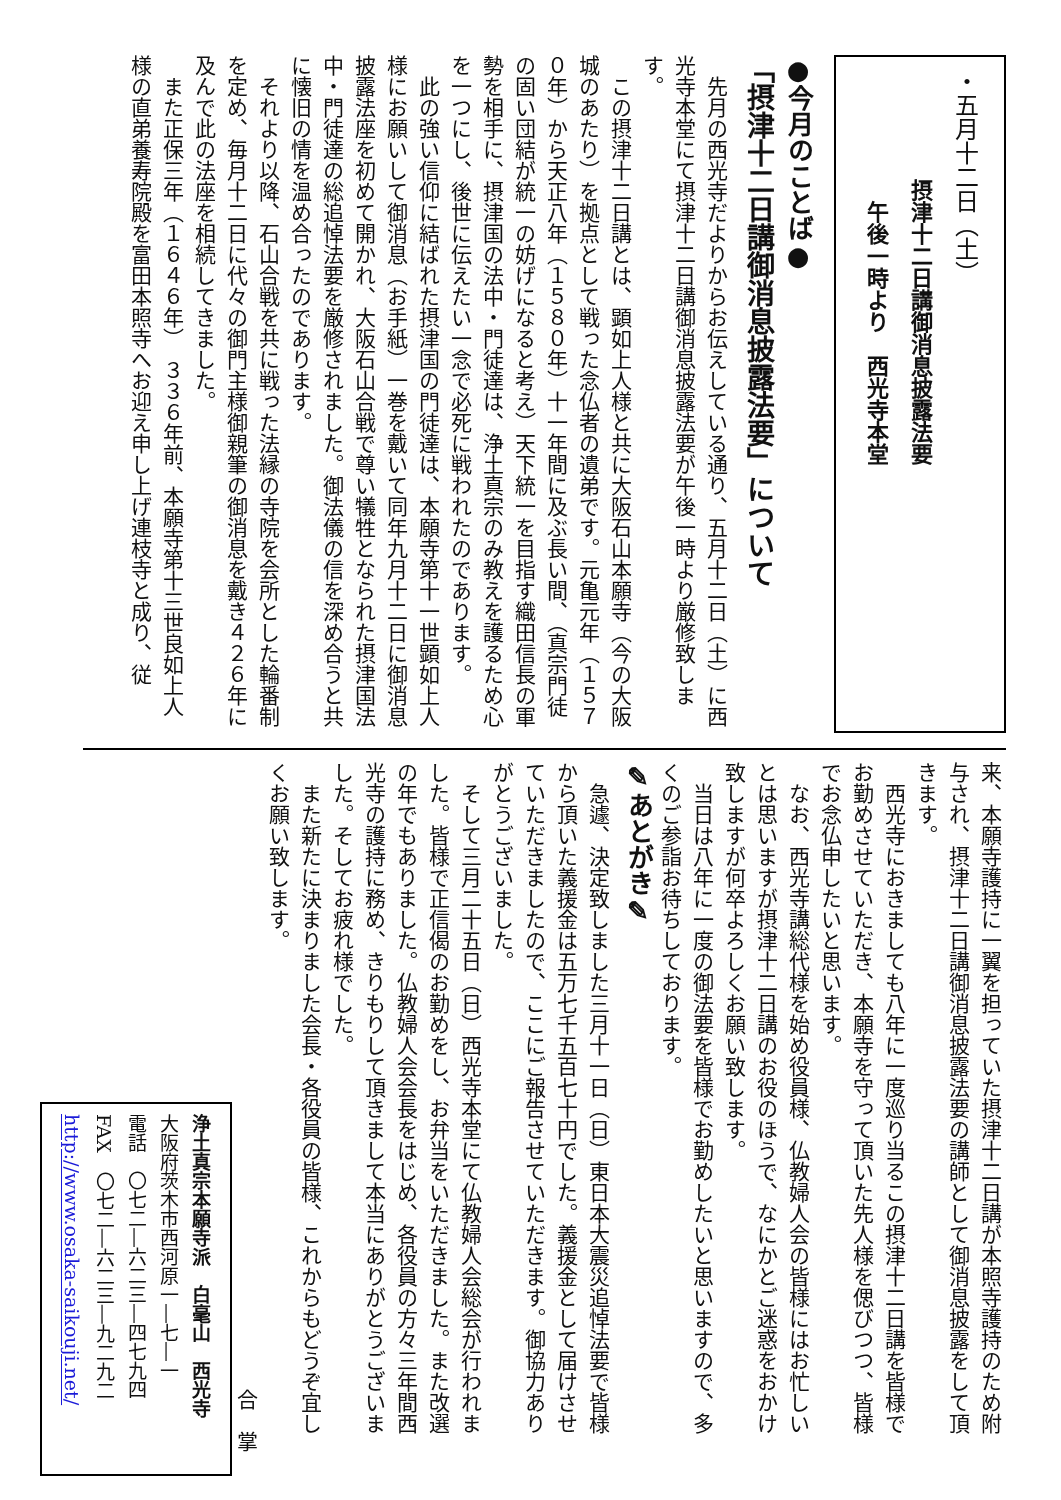・五月十二日（土）
　　　　　摂津十二日講御消息披露法要
　　　　　　午後一時より　西光寺本堂
●今月のことば●
「摂津十二日講御消息披露法要」について
先月の西光寺だよりからお伝えしている通り、五月十二日（土）に西光寺本堂にて摂津十二日講御消息披露法要が午後一時より厳修致します。
この摂津十二日講とは、顕如上人様と共に大阪石山本願寺（今の大阪城のあたり）を拠点として戦った念仏者の遺弟です。元亀元年（１５７０年）から天正八年（１５８０年）十一年間に及ぶ長い間、（真宗門徒の固い団結が統一の妨げになると考え）天下統一を目指す織田信長の軍勢を相手に、摂津国の法中・門徒達は、浄土真宗のみ教えを護るため心を一つにし、後世に伝えたい一念で必死に戦われたのであります。
此の強い信仰に結ばれた摂津国の門徒達は、本願寺第十一世顕如上人様にお願いして御消息（お手紙）一巻を戴いて同年九月十二日に御消息披露法座を初めて開かれ、大阪石山合戦で尊い犠牲となられた摂津国法中・門徒達の総追悼法要を厳修されました。御法儀の信を深め合うと共に懐旧の情を温め合ったのであります。
それより以降、石山合戦を共に戦った法縁の寺院を会所とした輪番制を定め、毎月十二日に代々の御門主様御親筆の御消息を戴き４２６年に及んで此の法座を相続してきました。
また正保三年（１６４６年）　３３６年前、本願寺第十三世良如上人様の直弟養寿院殿を富田本照寺へお迎え申し上げ連枝寺と成り、従
来、本願寺護持に一翼を担っていた摂津十二日講が本照寺護持のため附与され、摂津十二日講御消息披露法要の講師として御消息披露をして頂きます。
西光寺におきましても八年に一度巡り当るこの摂津十二日講を皆様でお勤めさせていただき、本願寺を守って頂いた先人様を偲びつつ、皆様でお念仏申したいと思います。
なお、西光寺講総代様を始め役員様、仏教婦人会の皆様にはお忙しいとは思いますが摂津十二日講のお役のほうで、なにかとご迷惑をおかけ致しますが何卒よろしくお願い致します。
当日は八年に一度の御法要を皆様でお勤めしたいと思いますので、多くのご参詣お待ちしております。
✎あとがき✎
急遽、決定致しました三月十一日（日）東日本大震災追悼法要で皆様から頂いた義援金は五万七千五百七十円でした。義援金として届けさせていただきましたので、ここにご報告させていただきます。御協力ありがとうございました。
そして三月二十五日（日）西光寺本堂にて仏教婦人会総会が行われました。皆様で正信偈のお勤めをし、お弁当をいただきました。また改選の年でもありました。仏教婦人会会長をはじめ、各役員の方々三年間西光寺の護持に務め、きりもりして頂きまして本当にありがとうございました。そしてお疲れ様でした。
また新たに決まりました会長・各役員の皆様、これからもどうぞ宜しくお願い致します。
合　掌
浄土真宗本願寺派　白毫山　西光寺
大阪府茨木市西河原一―七―一
電話　〇七二―六二三―四七九四
FAX　〇七二―六二三―九二九二
http://www.osaka-saikouji.net/